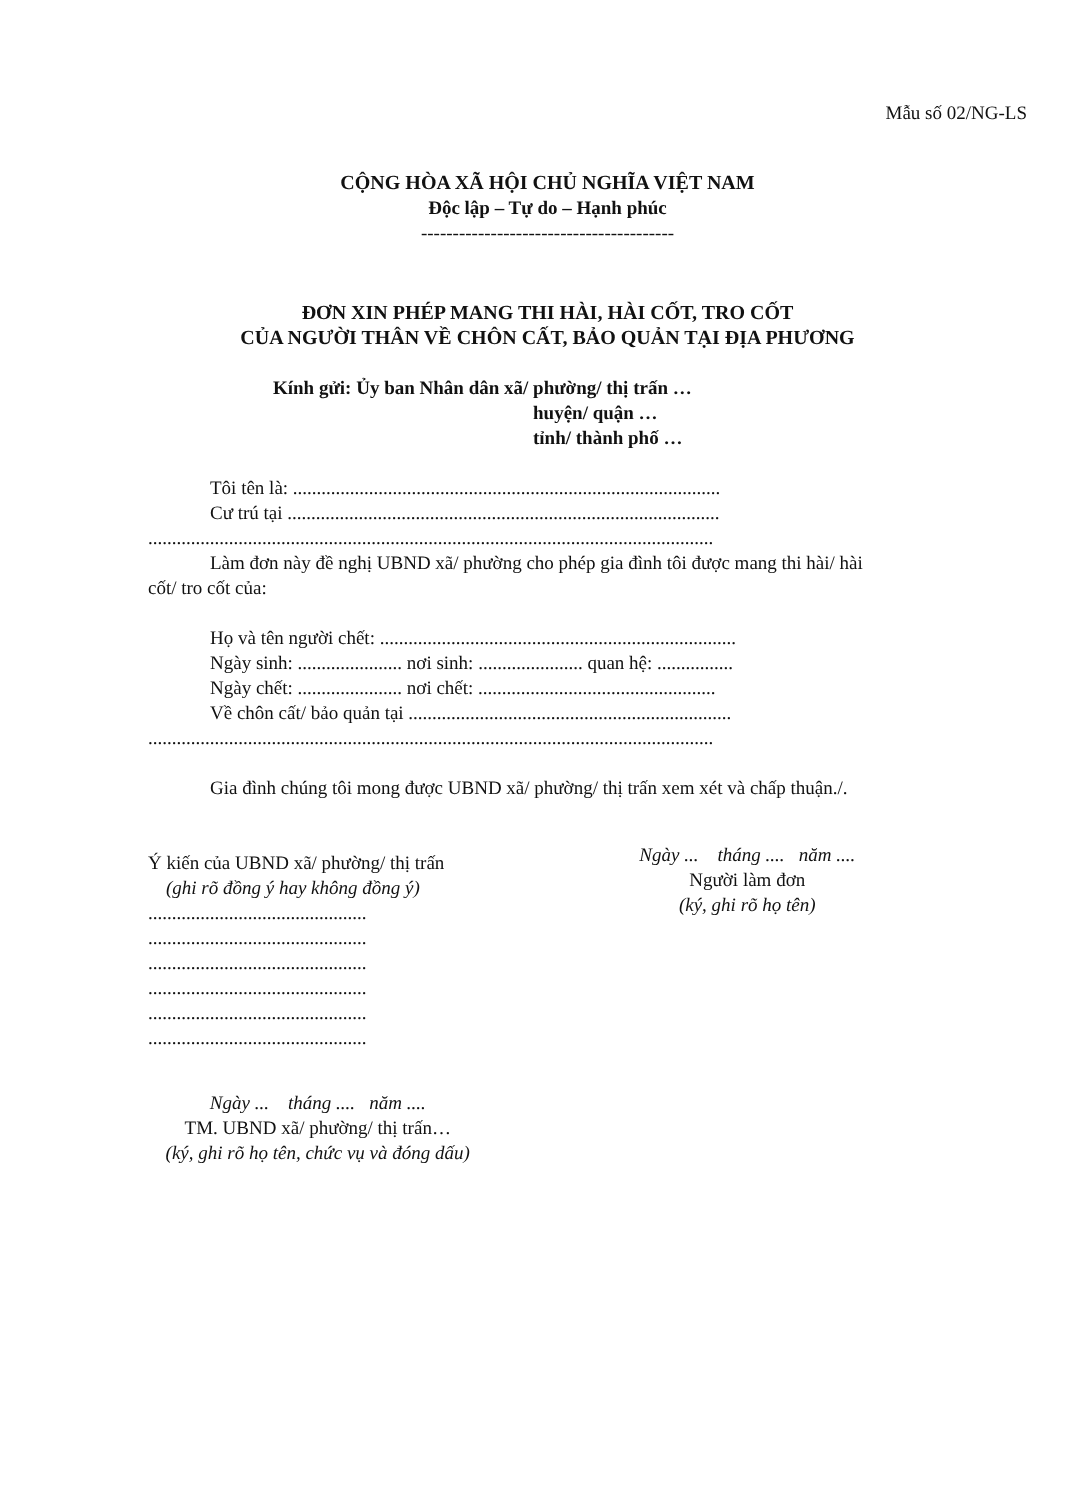Mẫu số 02/NG-LS
CỘNG HÒA XÃ HỘI CHỦ NGHĨA VIỆT NAM
Độc lập – Tự do – Hạnh phúc
----------------------------------------
ĐƠN XIN PHÉP MANG THI HÀI, HÀI CỐT, TRO CỐT
CỦA NGƯỜI THÂN VỀ CHÔN CẤT, BẢO QUẢN TẠI ĐỊA PHƯƠNG
Kính gửi: Ủy ban Nhân dân xã/ phường/ thị trấn …
huyện/ quận …
tỉnh/ thành phố …
Tôi tên là: ..........................................................................................
Cư trú tại ...........................................................................................
.......................................................................................................................
Làm đơn này đề nghị UBND xã/ phường cho phép gia đình tôi được mang thi hài/ hài
cốt/ tro cốt của:
Họ và tên người chết: ...........................................................................
Ngày sinh: ...................... nơi sinh: ...................... quan hệ: ................
Ngày chết: ...................... nơi chết: ..................................................
Về chôn cất/ bảo quản tại ....................................................................
.......................................................................................................................
Gia đình chúng tôi mong được UBND xã/ phường/ thị trấn xem xét và chấp thuận./.
Ý kiến của UBND xã/ phường/ thị trấn
(ghi rõ đồng ý hay không đồng ý)
..............................................
..............................................
..............................................
..............................................
..............................................
..............................................
Ngày ... tháng .... năm ....
TM. UBND xã/ phường/ thị trấn…
(ký, ghi rõ họ tên, chức vụ và đóng dấu)
Ngày ... tháng .... năm ....
Người làm đơn
(ký, ghi rõ họ tên)